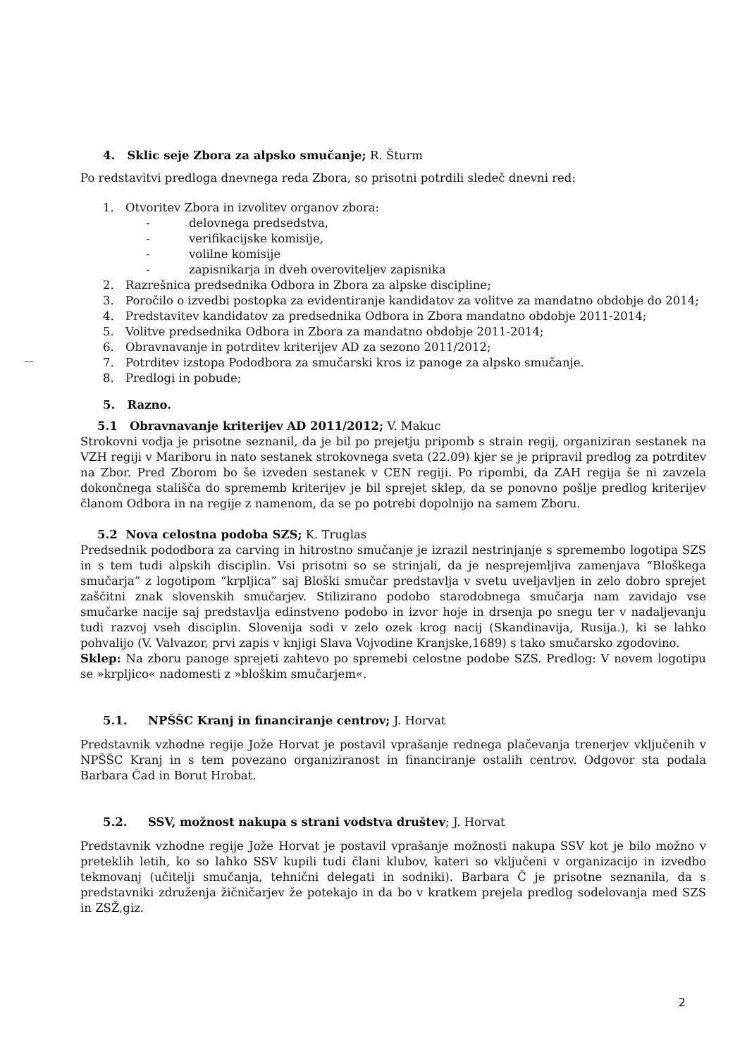4. Sklic seje Zbora za alpsko smučanje; R. Šturm
Po redstavitvi predloga dnevnega reda Zbora, so prisotni potrdili sledeč dnevni red:
1. Otvoritev Zbora in izvolitev organov zbora:
- delovnega predsedstva,
- verifikacijske komisije,
- volilne komisije
- zapisnikarja in dveh overoviteljev zapisnika
2. Razrešnica predsednika Odbora in Zbora za alpske discipline;
3. Poročilo o izvedbi postopka za evidentiranje kandidatov za volitve za mandatno obdobje do 2014;
4. Predstavitev kandidatov za predsednika Odbora in Zbora mandatno obdobje 2011-2014;
5. Volitve predsednika Odbora in Zbora za mandatno obdobje 2011-2014;
6. Obravnavanje in potrditev kriterijev AD za sezono 2011/2012;
7. Potrditev izstopa Pododbora za smučarski kros iz panoge za alpsko smučanje.
8. Predlogi in pobude;
5. Razno.
5.1 Obravnavanje kriterijev AD 2011/2012; V. Makuc
Strokovni vodja je prisotne seznanil, da je bil po prejetju pripomb s strain regij, organiziran sestanek na VZH regiji v Mariboru in nato sestanek strokovnega sveta (22.09) kjer se je pripravil predlog za potrditev na Zbor. Pred Zborom bo še izveden sestanek v CEN regiji. Po ripombi, da ZAH regija še ni zavzela dokončnega stališča do sprememb kriterijev je bil sprejet sklep, da se ponovno pošlje predlog kriterijev članom Odbora in na regije z namenom, da se po potrebi dopolnijo na samem Zboru.
5.2 Nova celostna podoba SZS; K. Truglas
Predsednik pododbora za carving in hitrostno smučanje je izrazil nestrinjanje s spremembo logotipa SZS in s tem tudi alpskih disciplin. Vsi prisotni so se strinjali, da je nesprejemljiva zamenjava “Bloškega smučarja” z logotipom “krpljica” saj Bloški smučar predstavlja v svetu uveljavljen in zelo dobro sprejet zaščitni znak slovenskih smučarjev. Stilizirano podobo starodobnega smučarja nam zavidajo vse smučarke nacije saj predstavlja edinstveno podobo in izvor hoje in drsenja po snegu ter v nadaljevanju tudi razvoj vseh disciplin. Slovenija sodi v zelo ozek krog nacij (Skandinavija, Rusija.), ki se lahko pohvalijo (V. Valvazor, prvi zapis v knjigi Slava Vojvodine Kranjske,1689) s tako smučarsko zgodovino.
Sklep: Na zboru panoge sprejeti zahtevo po spremebi celostne podobe SZS. Predlog: V novem logotipu se »krpljico« nadomesti z »bloškim smučarjem«.
5.1. NPŠŠC Kranj in financiranje centrov; J. Horvat
Predstavnik vzhodne regije Jože Horvat je postavil vprašanje rednega plačevanja trenerjev vključenih v NPŠŠC Kranj in s tem povezano organiziranost in financiranje ostalih centrov. Odgovor sta podala Barbara Čad in Borut Hrobat.
5.2. SSV, možnost nakupa s strani vodstva društev; J. Horvat
Predstavnik vzhodne regije Jože Horvat je postavil vprašanje možnosti nakupa SSV kot je bilo možno v preteklih letih, ko so lahko SSV kupili tudi člani klubov, kateri so vključeni v organizacijo in izvedbo tekmovanj (učitelji smučanja, tehnični delegati in sodniki). Barbara Č je prisotne seznanila, da s predstavniki združenja žičničarjev že potekajo in da bo v kratkem prejela predlog sodelovanja med SZS in ZSŽ,giz.
2